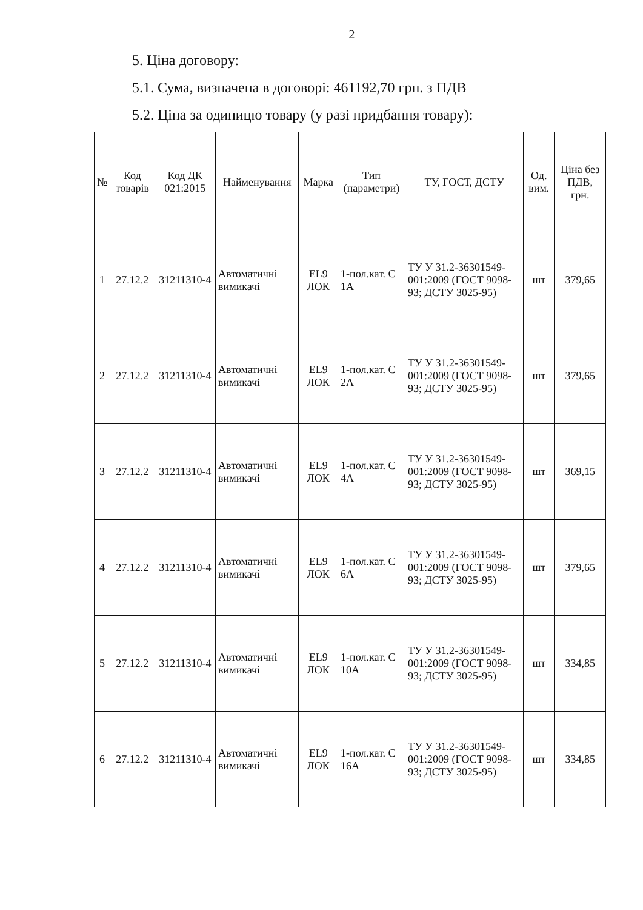2
5. Ціна договору:
5.1. Сума, визначена в договорі: 461192,70 грн. з ПДВ
5.2. Ціна за одиницю товару (у разі придбання товару):
| № | Код товарів | Код ДК 021:2015 | Найменування | Марка | Тип (параметри) | ТУ, ГОСТ, ДСТУ | Од. вим. | Ціна без ПДВ, грн. |
| --- | --- | --- | --- | --- | --- | --- | --- | --- |
| 1 | 27.12.2 | 31211310-4 | Автоматичні вимикачі | EL9 ЛОК | 1-пол.кат. C 1A | ТУ У 31.2-36301549-001:2009 (ГОСТ 9098-93; ДСТУ 3025-95) | шт | 379,65 |
| 2 | 27.12.2 | 31211310-4 | Автоматичні вимикачі | EL9 ЛОК | 1-пол.кат. C 2A | ТУ У 31.2-36301549-001:2009 (ГОСТ 9098-93; ДСТУ 3025-95) | шт | 379,65 |
| 3 | 27.12.2 | 31211310-4 | Автоматичні вимикачі | EL9 ЛОК | 1-пол.кат. C 4A | ТУ У 31.2-36301549-001:2009 (ГОСТ 9098-93; ДСТУ 3025-95) | шт | 369,15 |
| 4 | 27.12.2 | 31211310-4 | Автоматичні вимикачі | EL9 ЛОК | 1-пол.кат. C 6A | ТУ У 31.2-36301549-001:2009 (ГОСТ 9098-93; ДСТУ 3025-95) | шт | 379,65 |
| 5 | 27.12.2 | 31211310-4 | Автоматичні вимикачі | EL9 ЛОК | 1-пол.кат. C 10A | ТУ У 31.2-36301549-001:2009 (ГОСТ 9098-93; ДСТУ 3025-95) | шт | 334,85 |
| 6 | 27.12.2 | 31211310-4 | Автоматичні вимикачі | EL9 ЛОК | 1-пол.кат. C 16A | ТУ У 31.2-36301549-001:2009 (ГОСТ 9098-93; ДСТУ 3025-95) | шт | 334,85 |